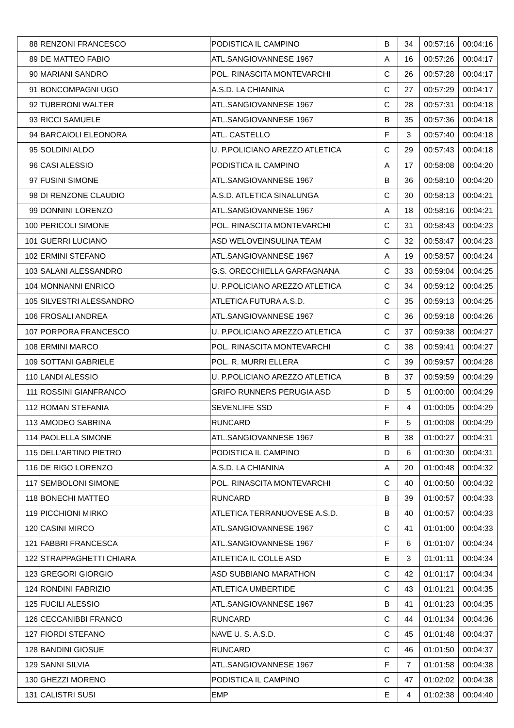| 88 | RENZONI FRANCESCO | PODISTICA IL CAMPINO | B | 34 | 00:57:16 | 00:04:16 |
| 89 | DE MATTEO FABIO | ATL.SANGIOVANNESE 1967 | A | 16 | 00:57:26 | 00:04:17 |
| 90 | MARIANI SANDRO | POL. RINASCITA MONTEVARCHI | C | 26 | 00:57:28 | 00:04:17 |
| 91 | BONCOMPAGNI UGO | A.S.D. LA CHIANINA | C | 27 | 00:57:29 | 00:04:17 |
| 92 | TUBERONI WALTER | ATL.SANGIOVANNESE 1967 | C | 28 | 00:57:31 | 00:04:18 |
| 93 | RICCI SAMUELE | ATL.SANGIOVANNESE 1967 | B | 35 | 00:57:36 | 00:04:18 |
| 94 | BARCAIOLI ELEONORA | ATL. CASTELLO | F | 3 | 00:57:40 | 00:04:18 |
| 95 | SOLDINI ALDO | U. P.POLICIANO AREZZO ATLETICA | C | 29 | 00:57:43 | 00:04:18 |
| 96 | CASI ALESSIO | PODISTICA IL CAMPINO | A | 17 | 00:58:08 | 00:04:20 |
| 97 | FUSINI SIMONE | ATL.SANGIOVANNESE 1967 | B | 36 | 00:58:10 | 00:04:20 |
| 98 | DI RENZONE CLAUDIO | A.S.D. ATLETICA SINALUNGA | C | 30 | 00:58:13 | 00:04:21 |
| 99 | DONNINI LORENZO | ATL.SANGIOVANNESE 1967 | A | 18 | 00:58:16 | 00:04:21 |
| 100 | PERICOLI SIMONE | POL. RINASCITA MONTEVARCHI | C | 31 | 00:58:43 | 00:04:23 |
| 101 | GUERRI LUCIANO | ASD WELOVEINSULINA TEAM | C | 32 | 00:58:47 | 00:04:23 |
| 102 | ERMINI STEFANO | ATL.SANGIOVANNESE 1967 | A | 19 | 00:58:57 | 00:04:24 |
| 103 | SALANI ALESSANDRO | G.S. ORECCHIELLA GARFAGNANA | C | 33 | 00:59:04 | 00:04:25 |
| 104 | MONNANNI ENRICO | U. P.POLICIANO AREZZO ATLETICA | C | 34 | 00:59:12 | 00:04:25 |
| 105 | SILVESTRI ALESSANDRO | ATLETICA FUTURA A.S.D. | C | 35 | 00:59:13 | 00:04:25 |
| 106 | FROSALI ANDREA | ATL.SANGIOVANNESE 1967 | C | 36 | 00:59:18 | 00:04:26 |
| 107 | PORPORA FRANCESCO | U. P.POLICIANO AREZZO ATLETICA | C | 37 | 00:59:38 | 00:04:27 |
| 108 | ERMINI MARCO | POL. RINASCITA MONTEVARCHI | C | 38 | 00:59:41 | 00:04:27 |
| 109 | SOTTANI GABRIELE | POL. R. MURRI ELLERA | C | 39 | 00:59:57 | 00:04:28 |
| 110 | LANDI ALESSIO | U. P.POLICIANO AREZZO ATLETICA | B | 37 | 00:59:59 | 00:04:29 |
| 111 | ROSSINI GIANFRANCO | GRIFO RUNNERS PERUGIA ASD | D | 5 | 01:00:00 | 00:04:29 |
| 112 | ROMAN STEFANIA | SEVENLIFE SSD | F | 4 | 01:00:05 | 00:04:29 |
| 113 | AMODEO SABRINA | RUNCARD | F | 5 | 01:00:08 | 00:04:29 |
| 114 | PAOLELLA SIMONE | ATL.SANGIOVANNESE 1967 | B | 38 | 01:00:27 | 00:04:31 |
| 115 | DELL'ARTINO PIETRO | PODISTICA IL CAMPINO | D | 6 | 01:00:30 | 00:04:31 |
| 116 | DE RIGO LORENZO | A.S.D. LA CHIANINA | A | 20 | 01:00:48 | 00:04:32 |
| 117 | SEMBOLONI SIMONE | POL. RINASCITA MONTEVARCHI | C | 40 | 01:00:50 | 00:04:32 |
| 118 | BONECHI MATTEO | RUNCARD | B | 39 | 01:00:57 | 00:04:33 |
| 119 | PICCHIONI MIRKO | ATLETICA TERRANUOVESE A.S.D. | B | 40 | 01:00:57 | 00:04:33 |
| 120 | CASINI MIRCO | ATL.SANGIOVANNESE 1967 | C | 41 | 01:01:00 | 00:04:33 |
| 121 | FABBRI FRANCESCA | ATL.SANGIOVANNESE 1967 | F | 6 | 01:01:07 | 00:04:34 |
| 122 | STRAPPAGHETTI CHIARA | ATLETICA IL COLLE ASD | E | 3 | 01:01:11 | 00:04:34 |
| 123 | GREGORI GIORGIO | ASD SUBBIANO MARATHON | C | 42 | 01:01:17 | 00:04:34 |
| 124 | RONDINI FABRIZIO | ATLETICA UMBERTIDE | C | 43 | 01:01:21 | 00:04:35 |
| 125 | FUCILI ALESSIO | ATL.SANGIOVANNESE 1967 | B | 41 | 01:01:23 | 00:04:35 |
| 126 | CECCANIBBI FRANCO | RUNCARD | C | 44 | 01:01:34 | 00:04:36 |
| 127 | FIORDI STEFANO | NAVE U. S. A.S.D. | C | 45 | 01:01:48 | 00:04:37 |
| 128 | BANDINI GIOSUE | RUNCARD | C | 46 | 01:01:50 | 00:04:37 |
| 129 | SANNI SILVIA | ATL.SANGIOVANNESE 1967 | F | 7 | 01:01:58 | 00:04:38 |
| 130 | GHEZZI MORENO | PODISTICA IL CAMPINO | C | 47 | 01:02:02 | 00:04:38 |
| 131 | CALISTRI SUSI | EMP | E | 4 | 01:02:38 | 00:04:40 |